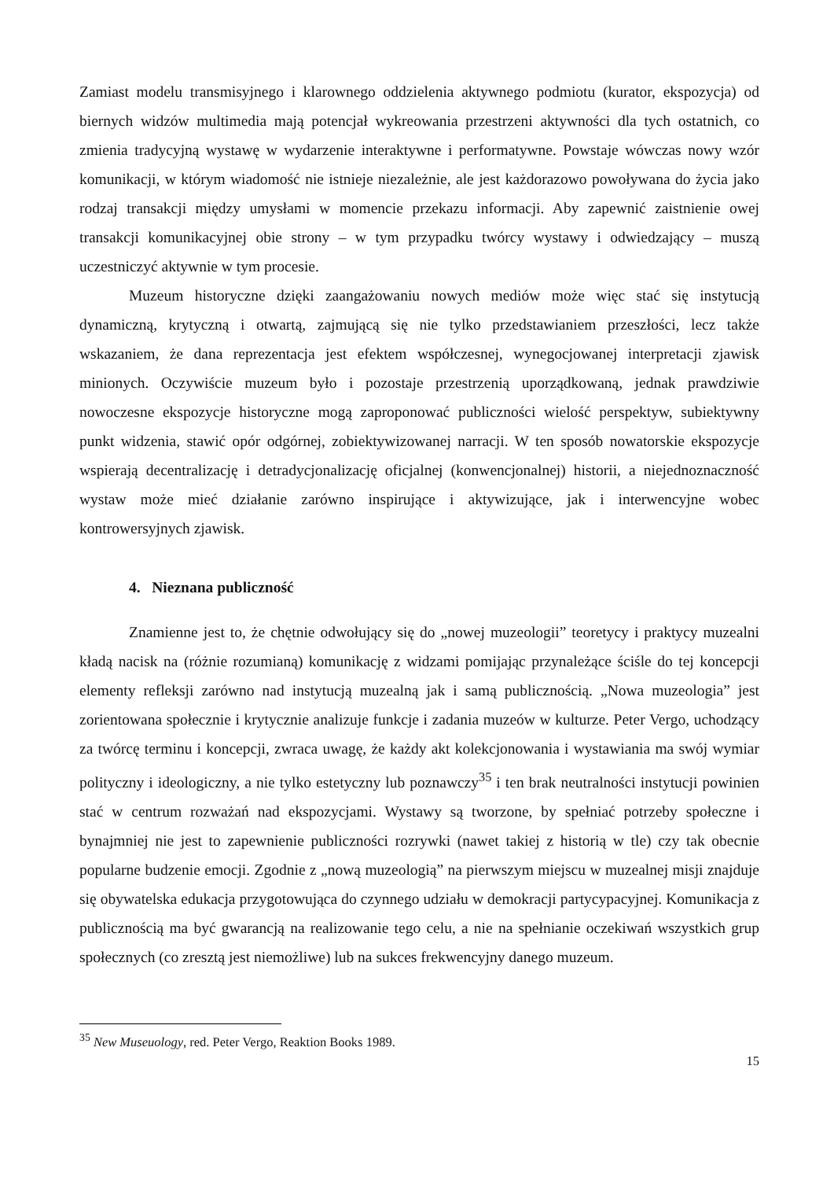Zamiast modelu transmisyjnego i klarownego oddzielenia aktywnego podmiotu (kurator, ekspozycja) od biernych widzów multimedia mają potencjał wykreowania przestrzeni aktywności dla tych ostatnich, co zmienia tradycyjną wystawę w wydarzenie interaktywne i performatywne. Powstaje wówczas nowy wzór komunikacji, w którym wiadomość nie istnieje niezależnie, ale jest każdorazowo powoływana do życia jako rodzaj transakcji między umysłami w momencie przekazu informacji. Aby zapewnić zaistnienie owej transakcji komunikacyjnej obie strony – w tym przypadku twórcy wystawy i odwiedzający – muszą uczestniczyć aktywnie w tym procesie.
Muzeum historyczne dzięki zaangażowaniu nowych mediów może więc stać się instytucją dynamiczną, krytyczną i otwartą, zajmującą się nie tylko przedstawianiem przeszłości, lecz także wskazaniem, że dana reprezentacja jest efektem współczesnej, wynegocjowanej interpretacji zjawisk minionych. Oczywiście muzeum było i pozostaje przestrzenią uporządkowaną, jednak prawdziwie nowoczesne ekspozycje historyczne mogą zaproponować publiczności wielość perspektyw, subiektywny punkt widzenia, stawić opór odgórnej, zobiektywizowanej narracji. W ten sposób nowatorskie ekspozycje wspierają decentralizację i detradycjonalizację oficjalnej (konwencjonalnej) historii, a niejednoznaczność wystaw może mieć działanie zarówno inspirujące i aktywizujące, jak i interwencyjne wobec kontrowersyjnych zjawisk.
4. Nieznana publiczność
Znamienne jest to, że chętnie odwołujący się do „nowej muzeologii” teoretycy i praktycy muzealni kładą nacisk na (różnie rozumianą) komunikację z widzami pomijając przynależące ściśle do tej koncepcji elementy refleksji zarówno nad instytucją muzealną jak i samą publicznością. „Nowa muzeologia” jest zorientowana społecznie i krytycznie analizuje funkcje i zadania muzeów w kulturze. Peter Vergo, uchodzący za twórcę terminu i koncepcji, zwraca uwagę, że każdy akt kolekcjonowania i wystawiania ma swój wymiar polityczny i ideologiczny, a nie tylko estetyczny lub poznawczy<sup>35</sup> i ten brak neutralności instytucji powinien stać w centrum rozważań nad ekspozycjami. Wystawy są tworzone, by spełniać potrzeby społeczne i bynajmniej nie jest to zapewnienie publiczności rozrywki (nawet takiej z historią w tle) czy tak obecnie popularne budzenie emocji. Zgodnie z „nową muzeologią” na pierwszym miejscu w muzealnej misji znajduje się obywatelska edukacja przygotowująca do czynnego udziału w demokracji partycypacyjnej. Komunikacja z publicznością ma być gwarancją na realizowanie tego celu, a nie na spełnianie oczekiwań wszystkich grup społecznych (co zresztą jest niemożliwe) lub na sukces frekwencyjny danego muzeum.
<sup>35</sup> New Museuology, red. Peter Vergo, Reaktion Books 1989.
15